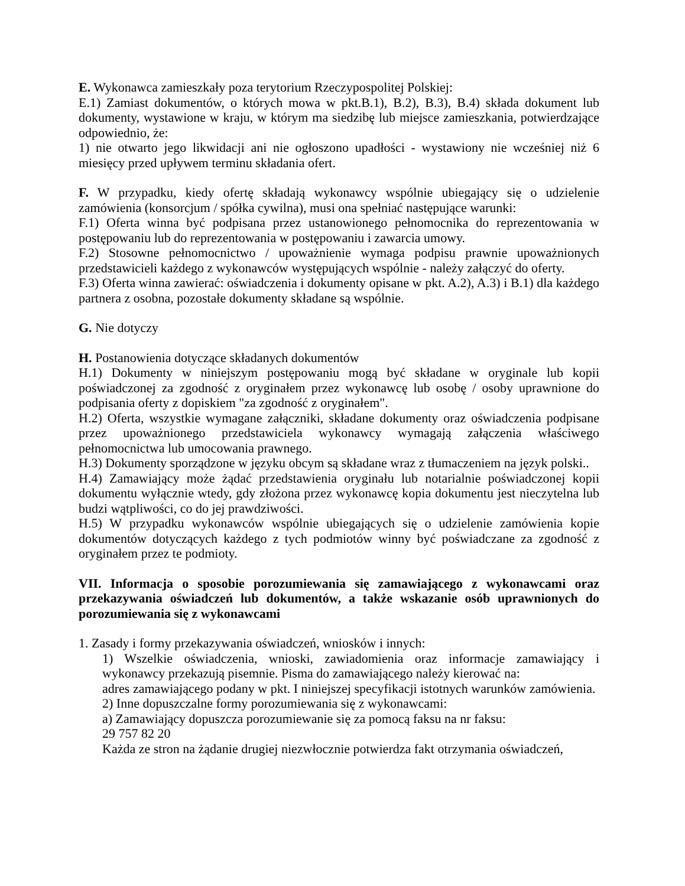E. Wykonawca zamieszkały poza terytorium Rzeczypospolitej Polskiej:
E.1) Zamiast dokumentów, o których mowa w pkt.B.1), B.2), B.3), B.4) składa dokument lub dokumenty, wystawione w kraju, w którym ma siedzibę lub miejsce zamieszkania, potwierdzające odpowiednio, że:
1) nie otwarto jego likwidacji ani nie ogłoszono upadłości - wystawiony nie wcześniej niż 6 miesięcy przed upływem terminu składania ofert.
F. W przypadku, kiedy ofertę składają wykonawcy wspólnie ubiegający się o udzielenie zamówienia (konsorcjum / spółka cywilna), musi ona spełniać następujące warunki:
F.1) Oferta winna być podpisana przez ustanowionego pełnomocnika do reprezentowania w postępowaniu lub do reprezentowania w postępowaniu i zawarcia umowy.
F.2) Stosowne pełnomocnictwo / upoważnienie wymaga podpisu prawnie upoważnionych przedstawicieli każdego z wykonawców występujących wspólnie - należy załączyć do oferty.
F.3) Oferta winna zawierać: oświadczenia i dokumenty opisane w pkt. A.2), A.3) i B.1) dla każdego partnera z osobna, pozostałe dokumenty składane są wspólnie.
G. Nie dotyczy
H. Postanowienia dotyczące składanych dokumentów
H.1) Dokumenty w niniejszym postępowaniu mogą być składane w oryginale lub kopii poświadczonej za zgodność z oryginałem przez wykonawcę lub osobę / osoby uprawnione do podpisania oferty z dopiskiem "za zgodność z oryginałem".
H.2) Oferta, wszystkie wymagane załączniki, składane dokumenty oraz oświadczenia podpisane przez upoważnionego przedstawiciela wykonawcy wymagają załączenia właściwego pełnomocnictwa lub umocowania prawnego.
H.3) Dokumenty sporządzone w języku obcym są składane wraz z tłumaczeniem na język polski..
H.4) Zamawiający może żądać przedstawienia oryginału lub notarialnie poświadczonej kopii dokumentu wyłącznie wtedy, gdy złożona przez wykonawcę kopia dokumentu jest nieczytelna lub budzi wątpliwości, co do jej prawdziwości.
H.5) W przypadku wykonawców wspólnie ubiegających się o udzielenie zamówienia kopie dokumentów dotyczących każdego z tych podmiotów winny być poświadczane za zgodność z oryginałem przez te podmioty.
VII. Informacja o sposobie porozumiewania się zamawiającego z wykonawcami oraz przekazywania oświadczeń lub dokumentów, a także wskazanie osób uprawnionych do porozumiewania się z wykonawcami
1. Zasady i formy przekazywania oświadczeń, wniosków i innych:
1) Wszelkie oświadczenia, wnioski, zawiadomienia oraz informacje zamawiający i wykonawcy przekazują pisemnie. Pisma do zamawiającego należy kierować na:
adres zamawiającego podany w pkt. I niniejszej specyfikacji istotnych warunków zamówienia.
2) Inne dopuszczalne formy porozumiewania się z wykonawcami:
a) Zamawiający dopuszcza porozumiewanie się za pomocą faksu na nr faksu:
29 757 82 20
Każda ze stron na żądanie drugiej niezwłocznie potwierdza fakt otrzymania oświadczeń,